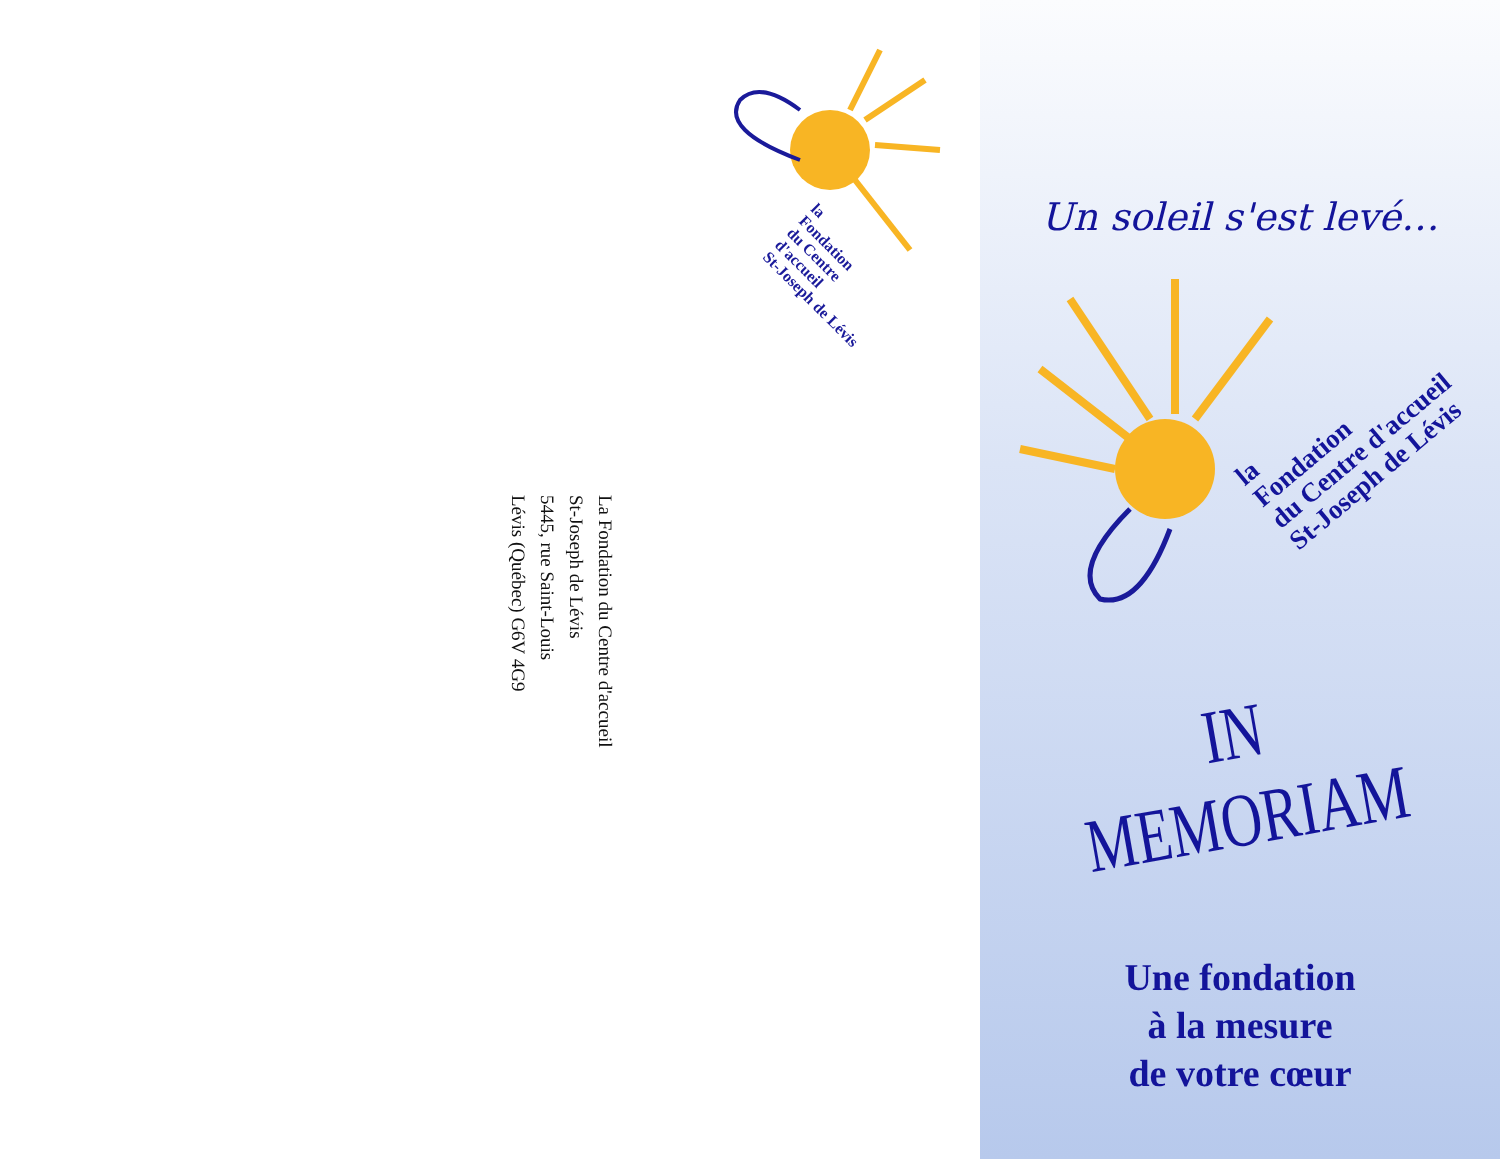la
Fondation
du Centre d'accueil
St-Joseph de Lévis
La Fondation du Centre d'accueil
St-Joseph de Lévis
5445, rue Saint-Louis
Lévis (Québec) G6V 4G9
Un soleil s'est levé…
la
Fondation
du Centre d'accueil
St-Joseph de Lévis
IN MEMORIAM
Une fondation
à la mesure
de votre cœur